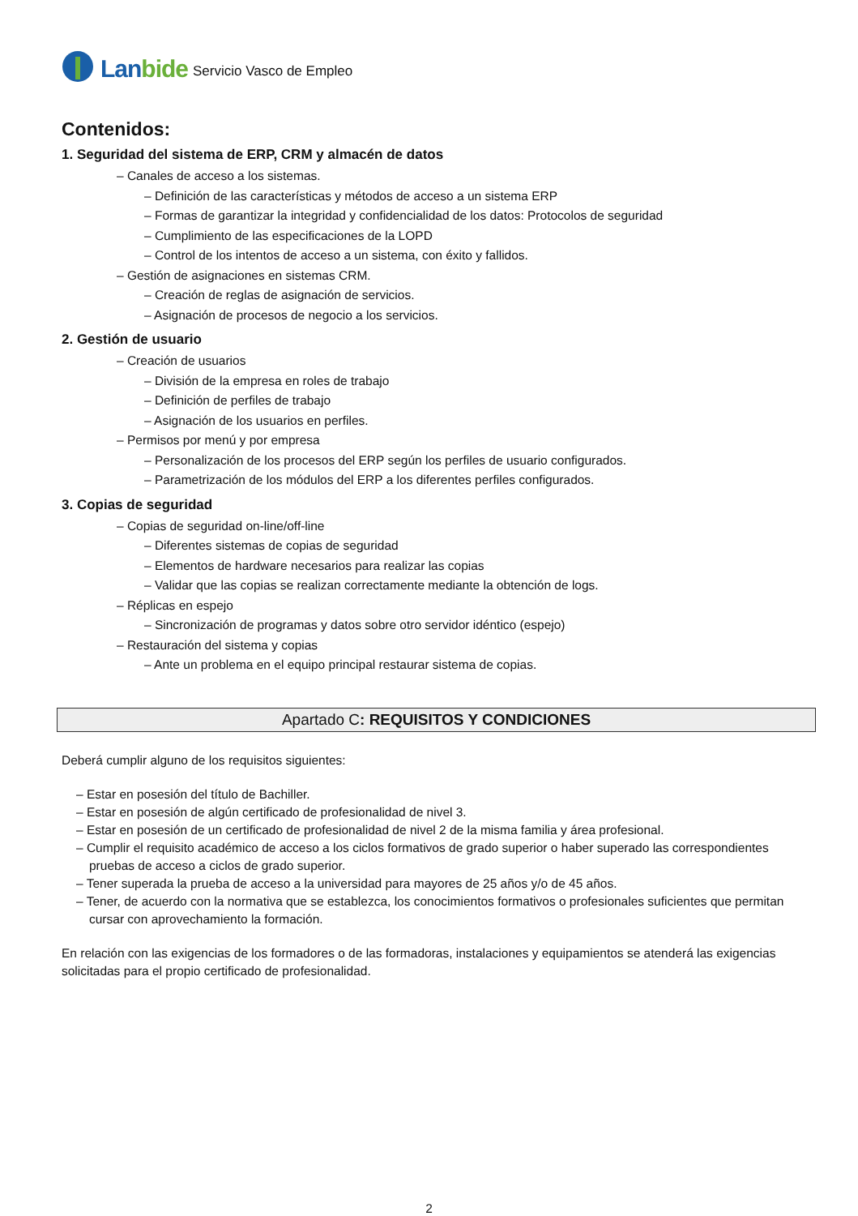Lanbide Servicio Vasco de Empleo
Contenidos:
1. Seguridad del sistema de ERP, CRM y almacén de datos
– Canales de acceso a los sistemas.
– Definición de las características y métodos de acceso a un sistema ERP
– Formas de garantizar la integridad y confidencialidad de los datos: Protocolos de seguridad
– Cumplimiento de las especificaciones de la LOPD
– Control de los intentos de acceso a un sistema, con éxito y fallidos.
– Gestión de asignaciones en sistemas CRM.
– Creación de reglas de asignación de servicios.
– Asignación de procesos de negocio a los servicios.
2. Gestión de usuario
– Creación de usuarios
– División de la empresa en roles de trabajo
– Definición de perfiles de trabajo
– Asignación de los usuarios en perfiles.
– Permisos por menú y por empresa
– Personalización de los procesos del ERP según los perfiles de usuario configurados.
– Parametrización de los módulos del ERP a los diferentes perfiles configurados.
3. Copias de seguridad
– Copias de seguridad on-line/off-line
– Diferentes sistemas de copias de seguridad
– Elementos de hardware necesarios para realizar las copias
– Validar que las copias se realizan correctamente mediante la obtención de logs.
– Réplicas en espejo
– Sincronización de programas y datos sobre otro servidor idéntico (espejo)
– Restauración del sistema y copias
– Ante un problema en el equipo principal restaurar sistema de copias.
Apartado C: REQUISITOS Y CONDICIONES
Deberá cumplir alguno de los requisitos siguientes:
– Estar en posesión del título de Bachiller.
– Estar en posesión de algún certificado de profesionalidad de nivel 3.
– Estar en posesión de un certificado de profesionalidad de nivel 2 de la misma familia y área profesional.
– Cumplir el requisito académico de acceso a los ciclos formativos de grado superior o haber superado las correspondientes pruebas de acceso a ciclos de grado superior.
– Tener superada la prueba de acceso a la universidad para mayores de 25 años y/o de 45 años.
– Tener, de acuerdo con la normativa que se establezca, los conocimientos formativos o profesionales suficientes que permitan cursar con aprovechamiento la formación.
En relación con las exigencias de los formadores o de las formadoras, instalaciones y equipamientos se atenderá las exigencias solicitadas para el propio certificado de profesionalidad.
2